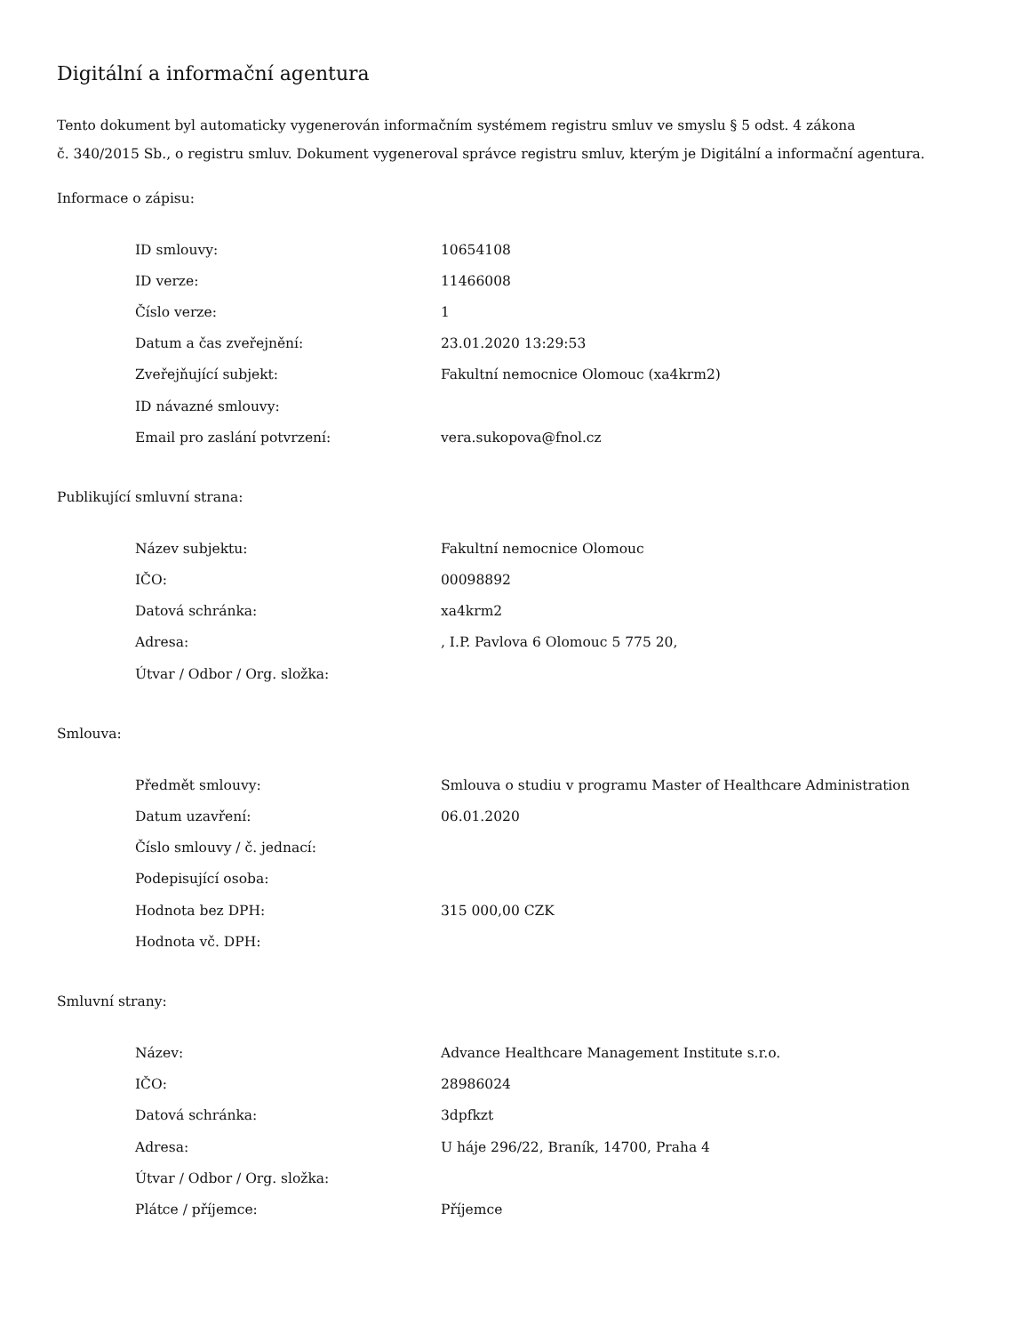Digitální a informační agentura
Tento dokument byl automaticky vygenerován informačním systémem registru smluv ve smyslu § 5 odst. 4 zákona
č. 340/2015 Sb., o registru smluv. Dokument vygeneroval správce registru smluv, kterým je Digitální a informační agentura.
Informace o zápisu:
| ID smlouvy: | 10654108 |
| ID verze: | 11466008 |
| Číslo verze: | 1 |
| Datum a čas zveřejnění: | 23.01.2020 13:29:53 |
| Zveřejňující subjekt: | Fakultní nemocnice Olomouc (xa4krm2) |
| ID návazné smlouvy: | |
| Email pro zaslání potvrzení: | vera.sukopova@fnol.cz |
Publikující smluvní strana:
| Název subjektu: | Fakultní nemocnice Olomouc |
| IČO: | 00098892 |
| Datová schránka: | xa4krm2 |
| Adresa: | , I.P. Pavlova 6 Olomouc 5 775 20, |
| Útvar / Odbor / Org. složka: | |
Smlouva:
| Předmět smlouvy: | Smlouva o studiu v programu Master of Healthcare Administration |
| Datum uzavření: | 06.01.2020 |
| Číslo smlouvy / č. jednací: | |
| Podepisující osoba: | |
| Hodnota bez DPH: | 315 000,00 CZK |
| Hodnota vč. DPH: | |
Smluvní strany:
| Název: | Advance Healthcare Management Institute s.r.o. |
| IČO: | 28986024 |
| Datová schránka: | 3dpfkzt |
| Adresa: | U háje 296/22, Braník, 14700, Praha 4 |
| Útvar / Odbor / Org. složka: | |
| Plátce / příjemce: | Příjemce |